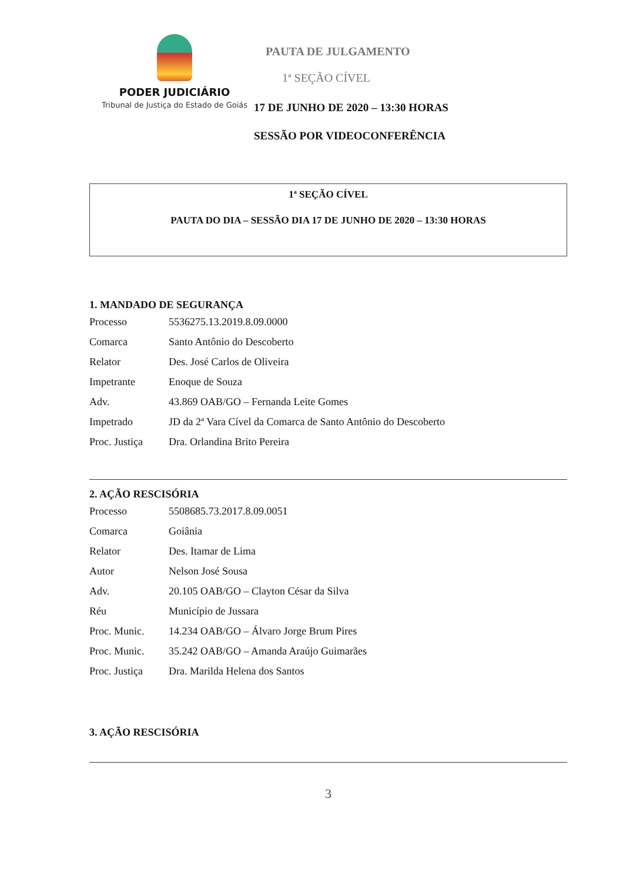PODER JUDICIÁRIO
Tribunal de Justiça do Estado de Goiás
PAUTA DE JULGAMENTO
1ª SEÇÃO CÍVEL
17 DE JUNHO DE 2020 – 13:30 HORAS
SESSÃO POR VIDEOCONFERÊNCIA
1ª SEÇÃO CÍVEL
PAUTA DO DIA – SESSÃO DIA 17 DE JUNHO DE 2020 – 13:30 HORAS
1. MANDADO DE SEGURANÇA
Processo 5536275.13.2019.8.09.0000
Comarca Santo Antônio do Descoberto
Relator Des. José Carlos de Oliveira
Impetrante Enoque de Souza
Adv. 43.869 OAB/GO – Fernanda Leite Gomes
Impetrado JD da 2ª Vara Cível da Comarca de Santo Antônio do Descoberto
Proc. Justiça Dra. Orlandina Brito Pereira
2. AÇÃO RESCISÓRIA
Processo 5508685.73.2017.8.09.0051
Comarca Goiânia
Relator Des. Itamar de Lima
Autor Nelson José Sousa
Adv. 20.105 OAB/GO – Clayton César da Silva
Réu Município de Jussara
Proc. Munic. 14.234 OAB/GO – Álvaro Jorge Brum Pires
Proc. Munic. 35.242 OAB/GO – Amanda Araújo Guimarães
Proc. Justiça Dra. Marilda Helena dos Santos
3. AÇÃO RESCISÓRIA
3